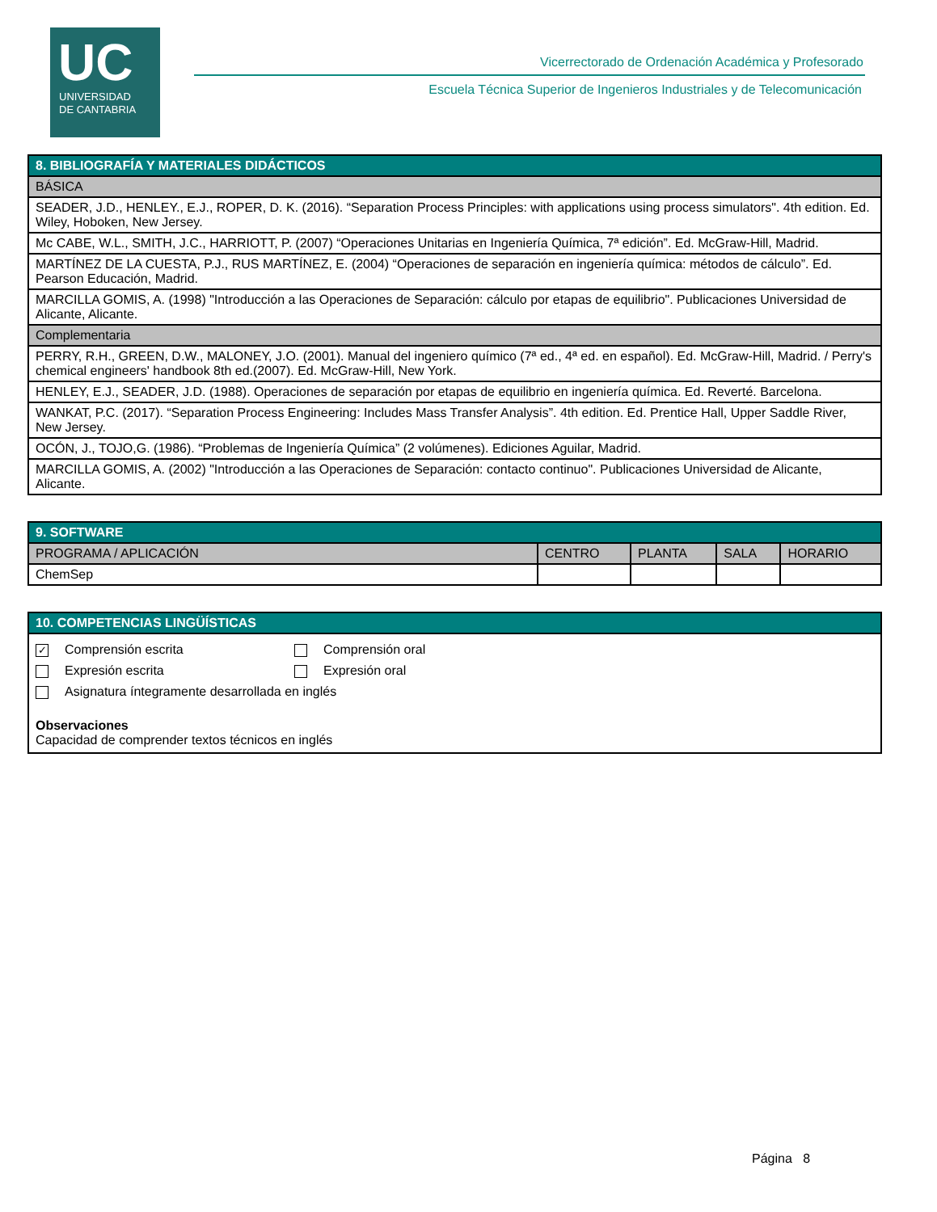UC
UNIVERSIDAD
DE CANTABRIA
Vicerrectorado de Ordenación Académica y Profesorado
Escuela Técnica Superior de Ingenieros Industriales y de Telecomunicación
| 8. BIBLIOGRAFÍA Y MATERIALES DIDÁCTICOS |
| --- |
| BÁSICA |
| SEADER, J.D., HENLEY., E.J., ROPER, D. K. (2016). “Separation Process Principles: with applications using process simulators". 4th edition. Ed. Wiley, Hoboken, New Jersey. |
| Mc CABE, W.L., SMITH, J.C., HARRIOTT, P. (2007) “Operaciones Unitarias en Ingeniería Química, 7ª edición”. Ed. McGraw-Hill, Madrid. |
| MARTÍNEZ DE LA CUESTA, P.J., RUS MARTÍNEZ, E. (2004) “Operaciones de separación en ingeniería química: métodos de cálculo”. Ed. Pearson Educación, Madrid. |
| MARCILLA GOMIS, A. (1998) "Introducción a las Operaciones de Separación: cálculo por etapas de equilibrio". Publicaciones Universidad de Alicante, Alicante. |
| Complementaria |
| PERRY, R.H., GREEN, D.W., MALONEY, J.O. (2001). Manual del ingeniero químico (7ª ed., 4ª ed. en español). Ed. McGraw-Hill, Madrid. / Perry's chemical engineers' handbook 8th ed.(2007). Ed. McGraw-Hill, New York. |
| HENLEY, E.J., SEADER, J.D. (1988). Operaciones de separación por etapas de equilibrio en ingeniería química. Ed. Reverté. Barcelona. |
| WANKAT, P.C. (2017). “Separation Process Engineering: Includes Mass Transfer Analysis”. 4th edition. Ed. Prentice Hall, Upper Saddle River, New Jersey. |
| OCÓN, J., TOJO,G. (1986). “Problemas de Ingeniería Química” (2 volúmenes). Ediciones Aguilar, Madrid. |
| MARCILLA GOMIS, A. (2002) "Introducción a las Operaciones de Separación: contacto continuo". Publicaciones Universidad de Alicante, Alicante. |
| 9. SOFTWARE | | | | |
| --- | --- | --- | --- | --- |
| PROGRAMA / APLICACIÓN | CENTRO | PLANTA | SALA | HORARIO |
| ChemSep | | | | |
| 10. COMPETENCIAS LINGÜÍSTICAS |
| --- |
| ✓ Comprensión escrita Comprensión oral Expresión escrita Expresión oral Asignatura íntegramente desarrollada en inglés Observaciones Capacidad de comprender textos técnicos en inglés |
Página 8